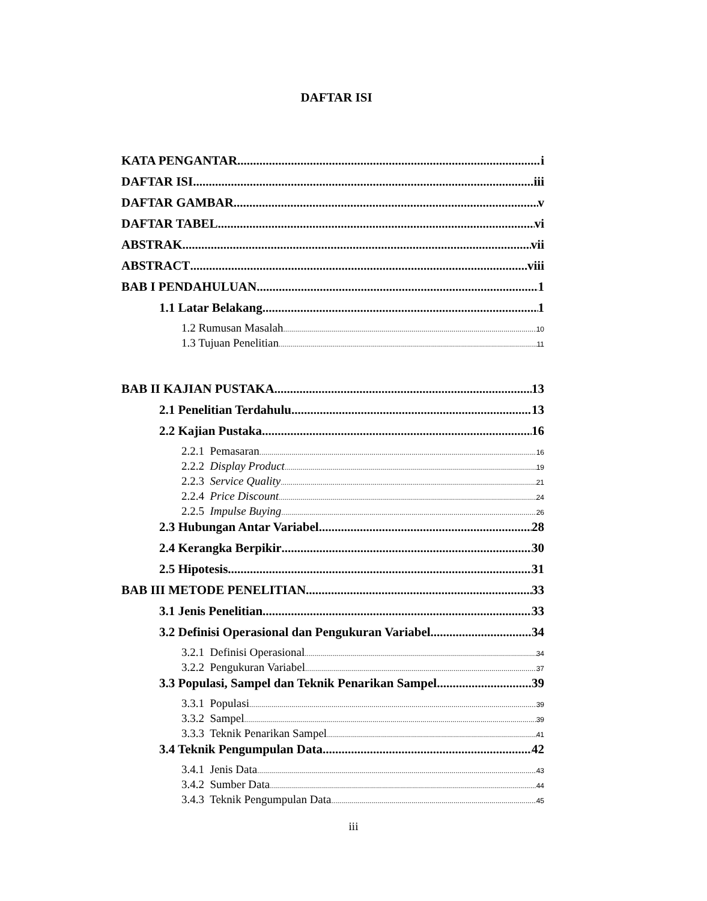DAFTAR ISI
KATA PENGANTAR i
DAFTAR ISI iii
DAFTAR GAMBAR v
DAFTAR TABEL vi
ABSTRAK vii
ABSTRACT viii
BAB I PENDAHULUAN 1
1.1 Latar Belakang 1
1.2 Rumusan Masalah 10
1.3 Tujuan Penelitian 11
BAB II KAJIAN PUSTAKA 13
2.1 Penelitian Terdahulu 13
2.2 Kajian Pustaka 16
2.2.1 Pemasaran 16
2.2.2 Display Product 19
2.2.3 Service Quality 21
2.2.4 Price Discount 24
2.2.5 Impulse Buying 26
2.3 Hubungan Antar Variabel 28
2.4 Kerangka Berpikir 30
2.5 Hipotesis 31
BAB III METODE PENELITIAN 33
3.1 Jenis Penelitian 33
3.2 Definisi Operasional dan Pengukuran Variabel 34
3.2.1 Definisi Operasional 34
3.2.2 Pengukuran Variabel 37
3.3 Populasi, Sampel dan Teknik Penarikan Sampel 39
3.3.1 Populasi 39
3.3.2 Sampel 39
3.3.3 Teknik Penarikan Sampel 41
3.4 Teknik Pengumpulan Data 42
3.4.1 Jenis Data 43
3.4.2 Sumber Data 44
3.4.3 Teknik Pengumpulan Data 45
iii